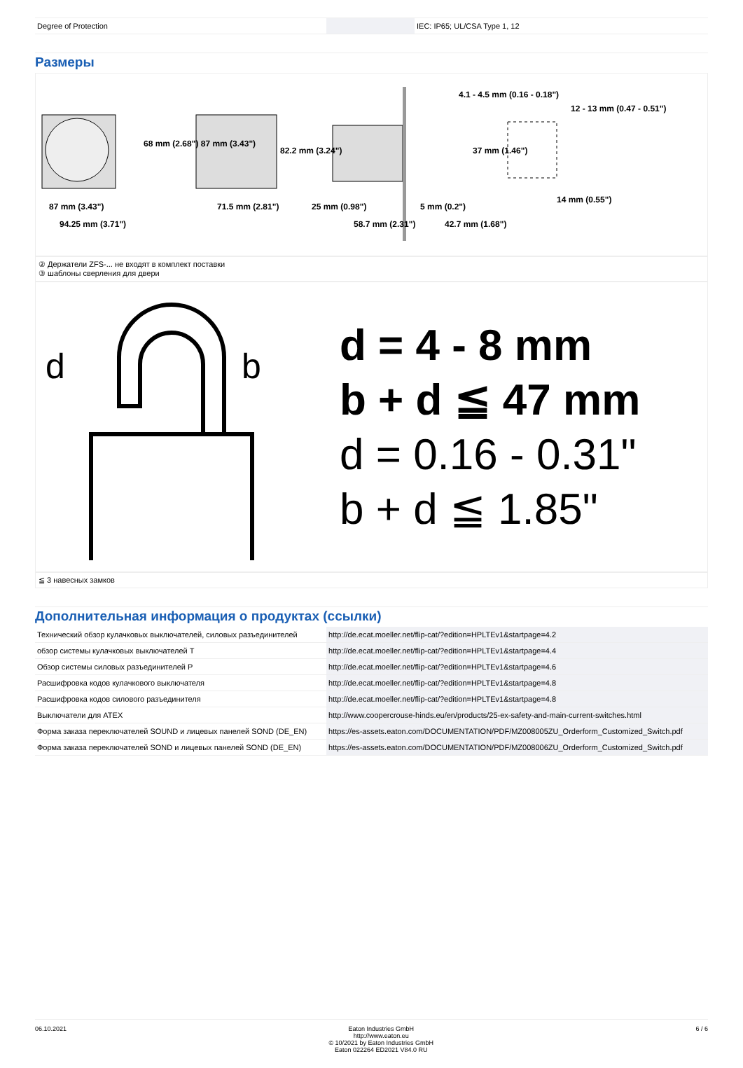| Degree of Protection | | IEC: IP65; UL/CSA Type 1, 12 |
Размеры
87 mm (3.43")
94.25 mm (3.71")
71.5 mm (2.81")
25 mm (0.98")
58.7 mm (2.31")
5 mm (0.2")
42.7 mm (1.68")
4.1 - 4.5 mm (0.16 - 0.18")
14 mm (0.55")
68 mm (2.68") 87 mm (3.43")
82.2 mm (3.24")
37 mm (1.46")
12 - 13 mm (0.47 - 0.51")
② Держатели ZFS-... не входят в комплект поставки
③ шаблоны сверления для двери
d
b
d = 4 - 8 mm
b + d ≦ 47 mm
d = 0.16 - 0.31"
b + d ≦ 1.85"
≦ 3 навесных замков
Дополнительная информация о продуктах (ссылки)
| Технический обзор кулачковых выключателей, силовых разъединителей | http://de.ecat.moeller.net/flip-cat/?edition=HPLTEv1&startpage=4.2 |
| обзор системы кулачковых выключателей T | http://de.ecat.moeller.net/flip-cat/?edition=HPLTEv1&startpage=4.4 |
| Обзор системы силовых разъединителей P | http://de.ecat.moeller.net/flip-cat/?edition=HPLTEv1&startpage=4.6 |
| Расшифровка кодов кулачкового выключателя | http://de.ecat.moeller.net/flip-cat/?edition=HPLTEv1&startpage=4.8 |
| Расшифровка кодов силового разъединителя | http://de.ecat.moeller.net/flip-cat/?edition=HPLTEv1&startpage=4.8 |
| Выключатели для ATEX | http://www.coopercrouse-hinds.eu/en/products/25-ex-safety-and-main-current-switches.html |
| Форма заказа переключателей SOUND и лицевых панелей SOND (DE_EN) | https://es-assets.eaton.com/DOCUMENTATION/PDF/MZ008005ZU_Orderform_Customized_Switch.pdf |
| Форма заказа переключателей SOND и лицевых панелей SOND (DE_EN) | https://es-assets.eaton.com/DOCUMENTATION/PDF/MZ008006ZU_Orderform_Customized_Switch.pdf |
06.10.2021 Eaton Industries GmbH
http://www.eaton.eu
© 10/2021 by Eaton Industries GmbH
Eaton 022264 ED2021 V84.0 RU
6 / 6